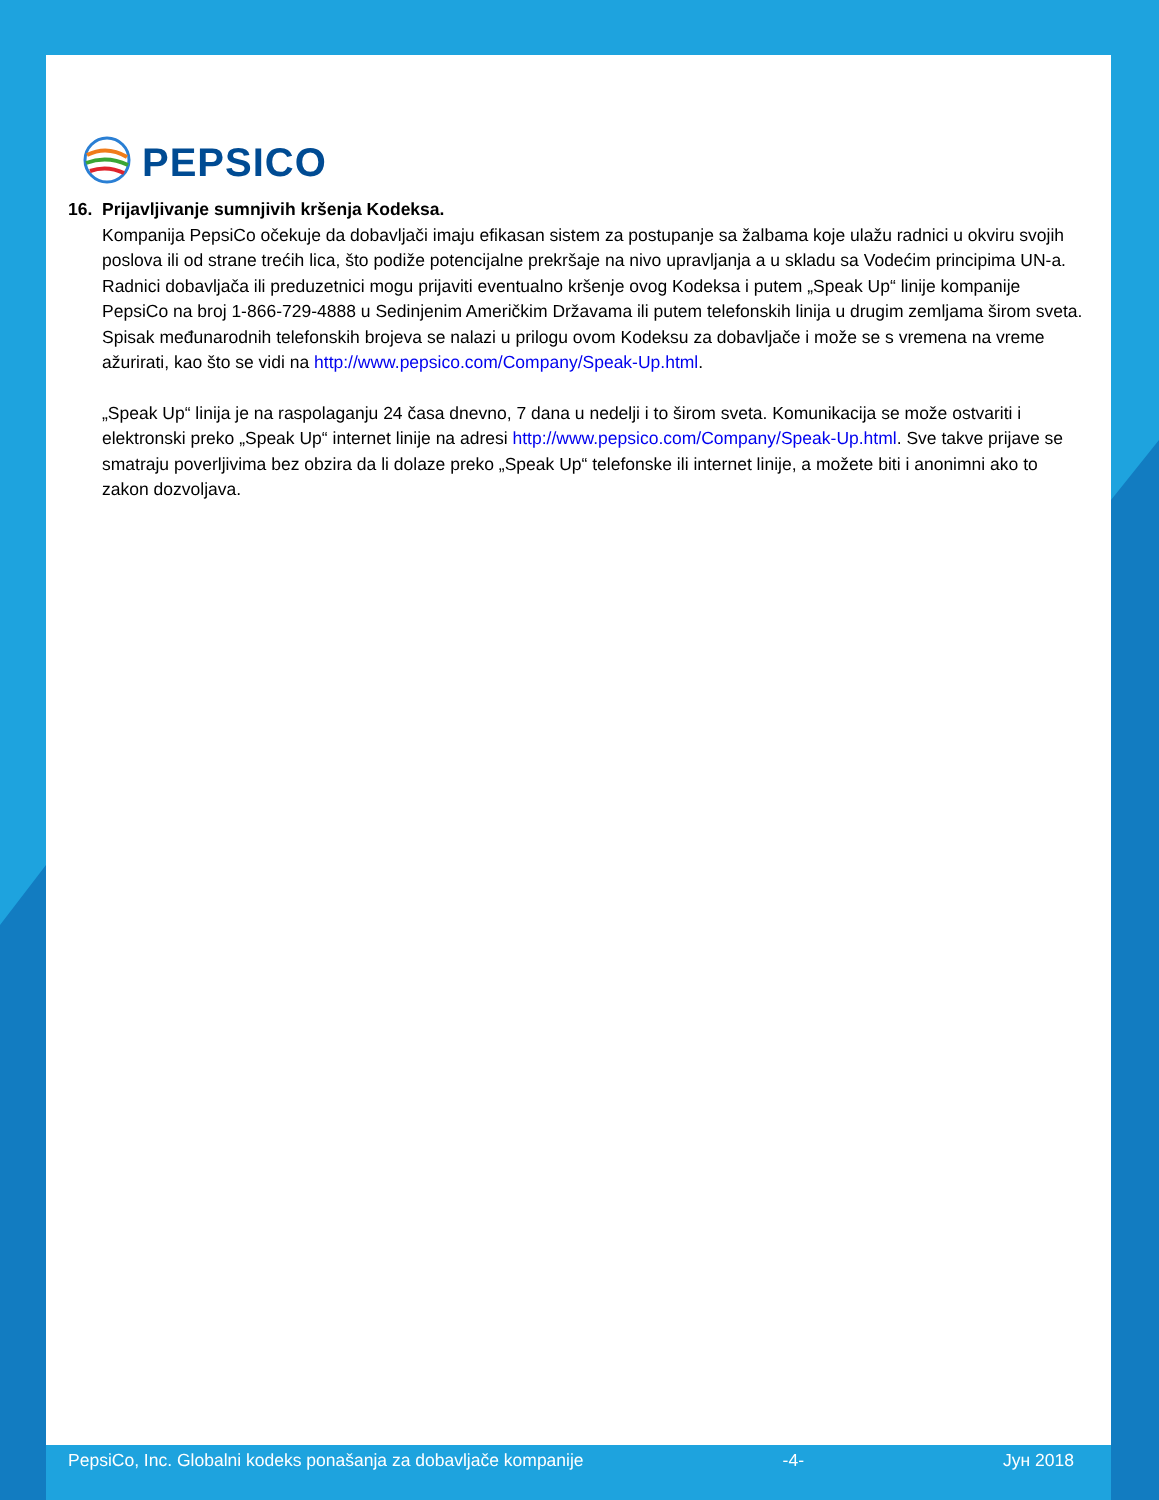PEPSICO
16. Prijavljivanje sumnjivih kršenja Kodeksa.
Kompanija PepsiCo očekuje da dobavljači imaju efikasan sistem za postupanje sa žalbama koje ulažu radnici u okviru svojih poslova ili od strane trećih lica, što podiže potencijalne prekršaje na nivo upravljanja a u skladu sa Vodećim principima UN-a. Radnici dobavljača ili preduzetnici mogu prijaviti eventualno kršenje ovog Kodeksa i putem „Speak Up“ linije kompanije PepsiCo na broj 1-866-729-4888 u Sedinjenim Američkim Državama ili putem telefonskih linija u drugim zemljama širom sveta. Spisak međunarodnih telefonskih brojeva se nalazi u prilogu ovom Kodeksu za dobavljače i može se s vremena na vreme ažurirati, kao što se vidi na http://www.pepsico.com/Company/Speak-Up.html.
„Speak Up“ linija je na raspolaganju 24 časa dnevno, 7 dana u nedelji i to širom sveta. Komunikacija se može ostvariti i elektronski preko „Speak Up“ internet linije na adresi http://www.pepsico.com/Company/Speak-Up.html. Sve takve prijave se smatraju poverljivima bez obzira da li dolaze preko „Speak Up“ telefonske ili internet linije, a možete biti i anonimni ako to zakon dozvoljava.
PepsiCo, Inc. Globalni kodeks ponašanja za dobavljače kompanije -4- Јун 2018